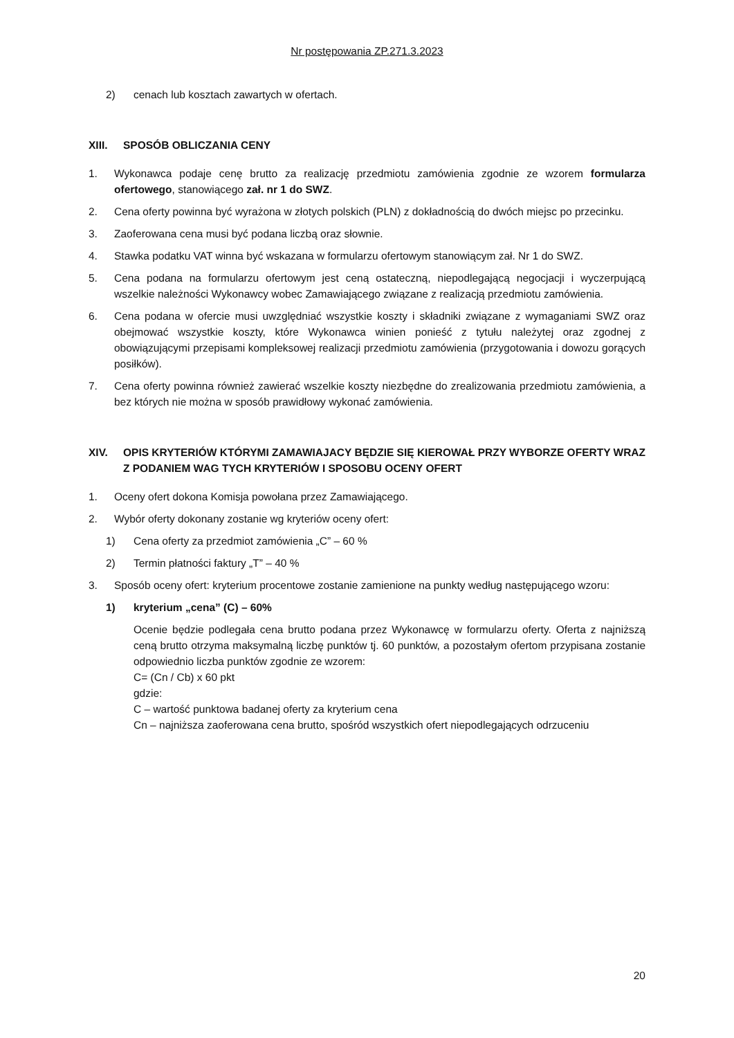Nr postępowania ZP.271.3.2023
2) cenach lub kosztach zawartych w ofertach.
XIII. SPOSÓB OBLICZANIA CENY
1. Wykonawca podaje cenę brutto za realizację przedmiotu zamówienia zgodnie ze wzorem formularza ofertowego, stanowiącego zał. nr 1 do SWZ.
2. Cena oferty powinna być wyrażona w złotych polskich (PLN) z dokładnością do dwóch miejsc po przecinku.
3. Zaoferowana cena musi być podana liczbą oraz słownie.
4. Stawka podatku VAT winna być wskazana w formularzu ofertowym stanowiącym zał. Nr 1 do SWZ.
5. Cena podana na formularzu ofertowym jest ceną ostateczną, niepodlegającą negocjacji i wyczerpującą wszelkie należności Wykonawcy wobec Zamawiającego związane z realizacją przedmiotu zamówienia.
6. Cena podana w ofercie musi uwzględniać wszystkie koszty i składniki związane z wymaganiami SWZ oraz obejmować wszystkie koszty, które Wykonawca winien ponieść z tytułu należytej oraz zgodnej z obowiązującymi przepisami kompleksowej realizacji przedmiotu zamówienia (przygotowania i dowozu gorących posiłków).
7. Cena oferty powinna również zawierać wszelkie koszty niezbędne do zrealizowania przedmiotu zamówienia, a bez których nie można w sposób prawidłowy wykonać zamówienia.
XIV. OPIS KRYTERIÓW KTÓRYMI ZAMAWIAJACY BĘDZIE SIĘ KIEROWAŁ PRZY WYBORZE OFERTY WRAZ Z PODANIEM WAG TYCH KRYTERIÓW I SPOSOBU OCENY OFERT
1. Oceny ofert dokona Komisja powołana przez Zamawiającego.
2. Wybór oferty dokonany zostanie wg kryteriów oceny ofert:
1) Cena oferty za przedmiot zamówienia „C” – 60 %
2) Termin płatności faktury „T” – 40 %
3. Sposób oceny ofert: kryterium procentowe zostanie zamienione na punkty według następującego wzoru:
1) kryterium „cena” (C) – 60%
Ocenie będzie podlegała cena brutto podana przez Wykonawcę w formularzu oferty. Oferta z najniższą ceną brutto otrzyma maksymalną liczbę punktów tj. 60 punktów, a pozostałym ofertom przypisana zostanie odpowiednio liczba punktów zgodnie ze wzorem:
C= (Cn / Cb) x 60 pkt
gdzie:
C – wartość punktowa badanej oferty za kryterium cena
Cn – najniższa zaoferowana cena brutto, spośród wszystkich ofert niepodlegających odrzuceniu
20